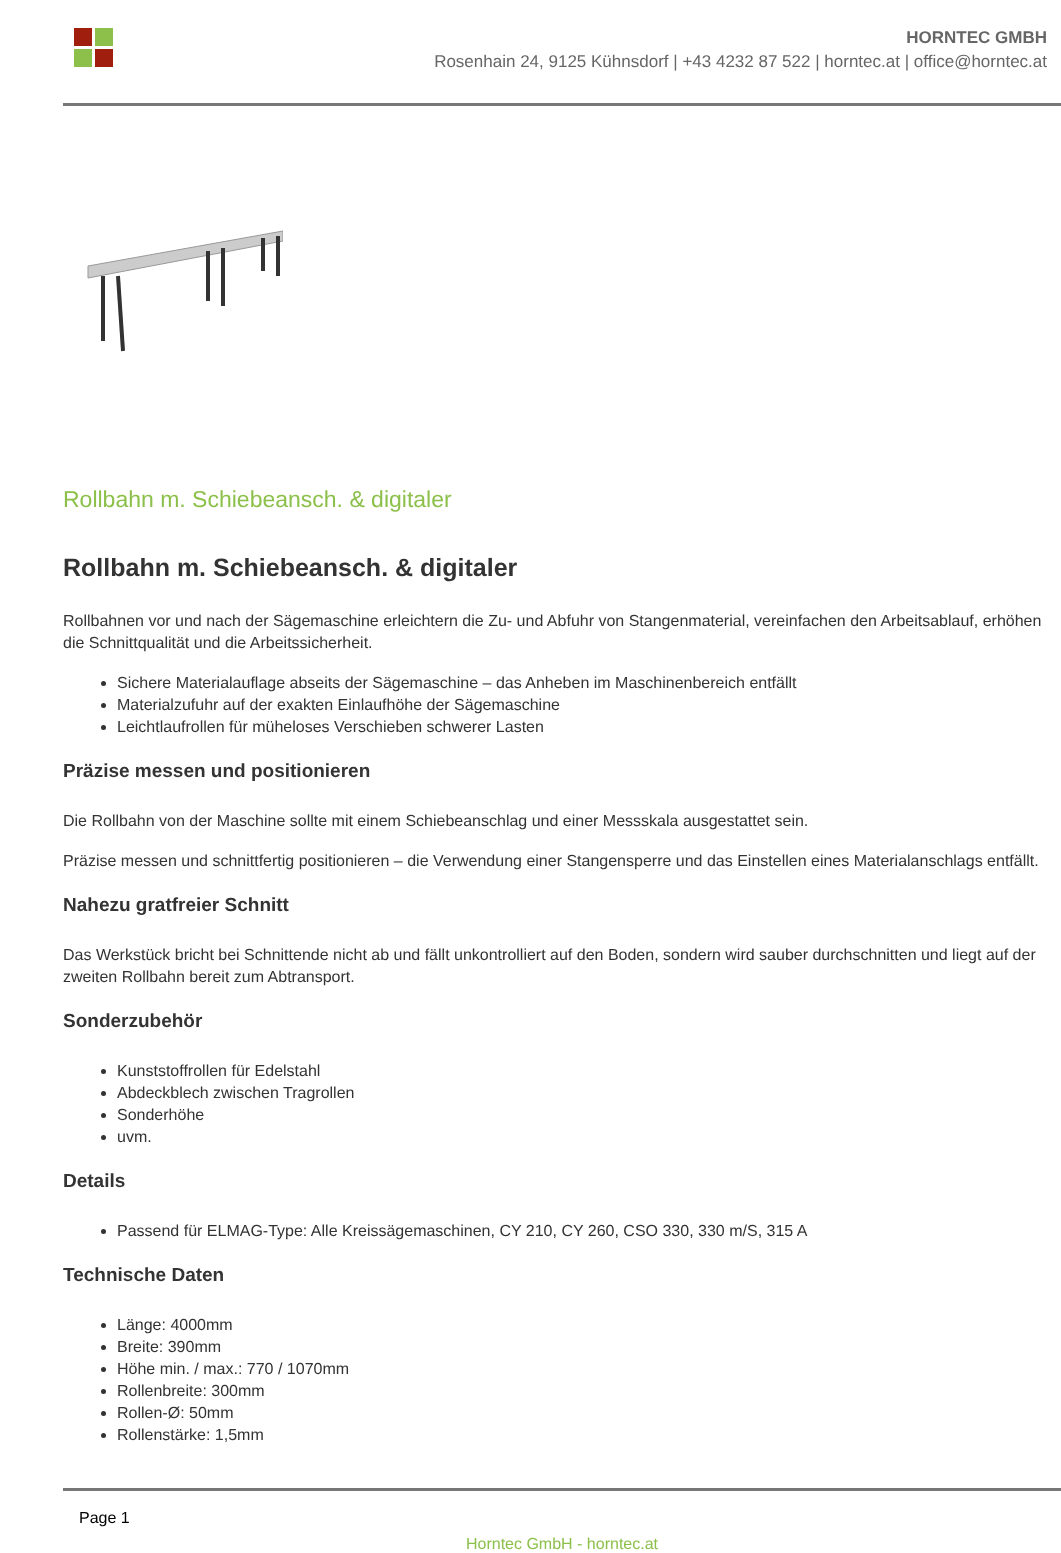HORNTEC GMBH
Rosenhain 24, 9125 Kühnsdorf | +43 4232 87 522 | horntec.at | office@horntec.at
Rollbahn m. Schiebeansch. & digitaler
Rollbahn m. Schiebeansch. & digitaler
Rollbahnen vor und nach der Sägemaschine erleichtern die Zu- und Abfuhr von Stangenmaterial, vereinfachen den Arbeitsablauf, erhöhen die Schnittqualität und die Arbeitssicherheit.
Sichere Materialauflage abseits der Sägemaschine – das Anheben im Maschinenbereich entfällt
Materialzufuhr auf der exakten Einlaufhöhe der Sägemaschine
Leichtlaufrollen für müheloses Verschieben schwerer Lasten
Präzise messen und positionieren
Die Rollbahn von der Maschine sollte mit einem Schiebeanschlag und einer Messskala ausgestattet sein.
Präzise messen und schnittfertig positionieren – die Verwendung einer Stangensperre und das Einstellen eines Materialanschlags entfällt.
Nahezu gratfreier Schnitt
Das Werkstück bricht bei Schnittende nicht ab und fällt unkontrolliert auf den Boden, sondern wird sauber durchschnitten und liegt auf der zweiten Rollbahn bereit zum Abtransport.
Sonderzubehör
Kunststoffrollen für Edelstahl
Abdeckblech zwischen Tragrollen
Sonderhöhe
uvm.
Details
Passend für ELMAG-Type: Alle Kreissägemaschinen, CY 210, CY 260, CSO 330, 330 m/S, 315 A
Technische Daten
Länge: 4000mm
Breite: 390mm
Höhe min. / max.: 770 / 1070mm
Rollenbreite: 300mm
Rollen-Ø: 50mm
Rollenstärke: 1,5mm
Page 1
Horntec GmbH - horntec.at